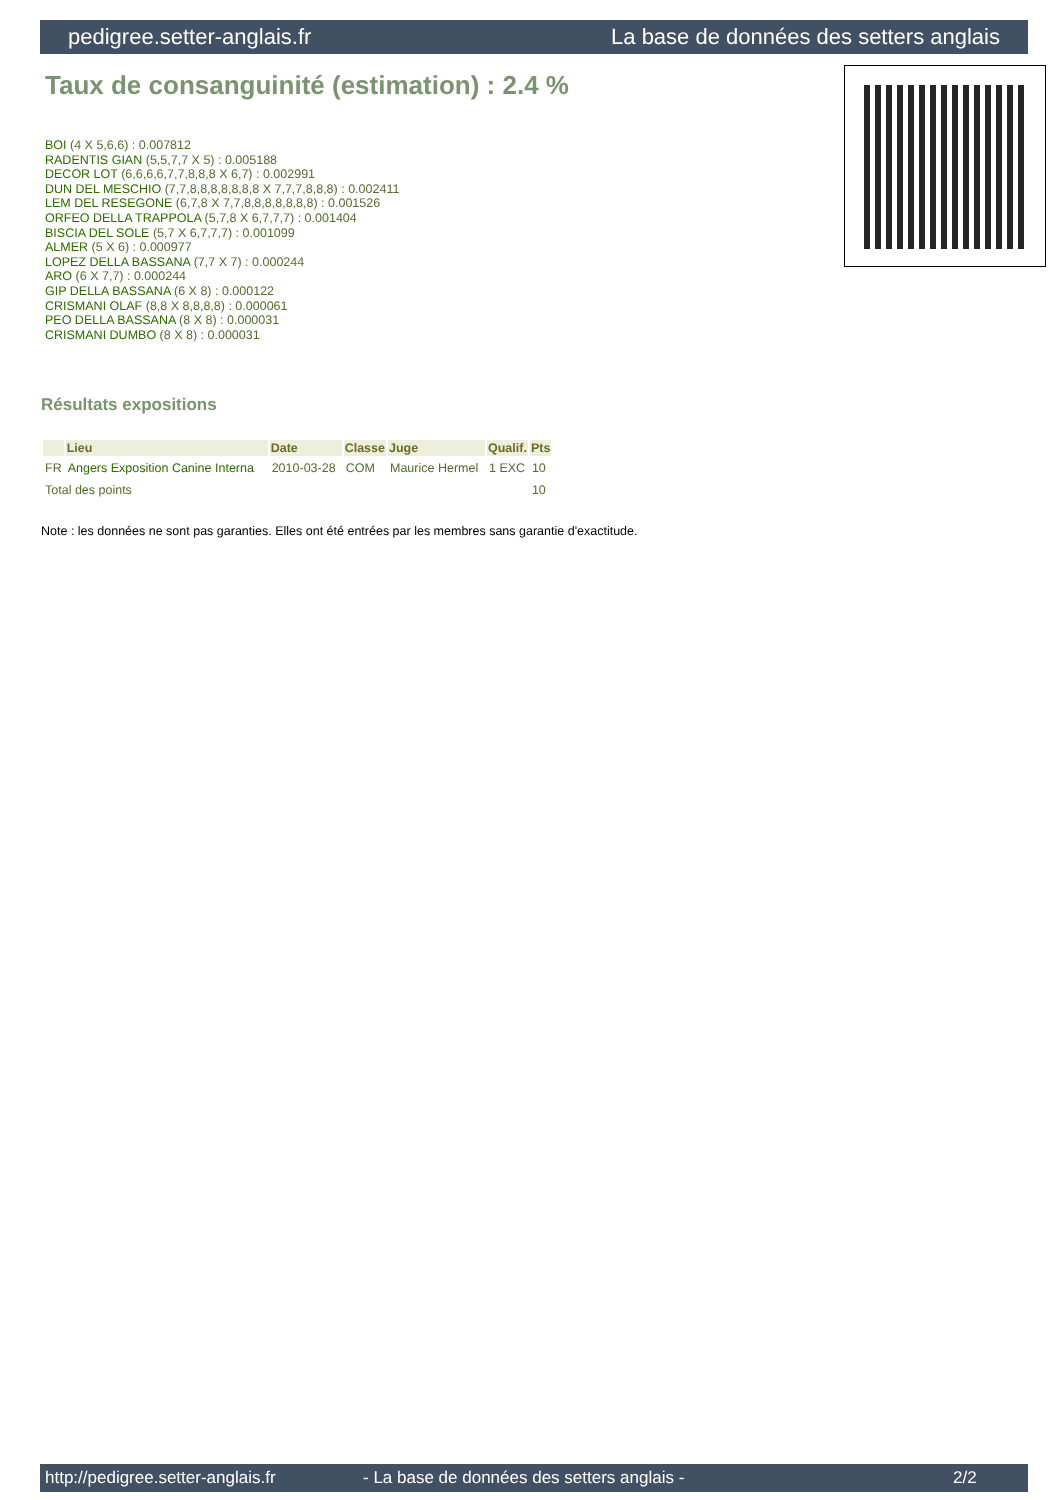pedigree.setter-anglais.fr La base de données des setters anglais
Taux de consanguinité (estimation) : 2.4 %
BOI (4 X 5,6,6) : 0.007812
RADENTIS GIAN (5,5,7,7 X 5) : 0.005188
DECOR LOT (6,6,6,6,7,7,8,8,8 X 6,7) : 0.002991
DUN DEL MESCHIO (7,7,8,8,8,8,8,8,8 X 7,7,7,8,8,8) : 0.002411
LEM DEL RESEGONE (6,7,8 X 7,7,8,8,8,8,8,8,8) : 0.001526
ORFEO DELLA TRAPPOLA (5,7,8 X 6,7,7,7) : 0.001404
BISCIA DEL SOLE (5,7 X 6,7,7,7) : 0.001099
ALMER (5 X 6) : 0.000977
LOPEZ DELLA BASSANA (7,7 X 7) : 0.000244
ARO (6 X 7,7) : 0.000244
GIP DELLA BASSANA (6 X 8) : 0.000122
CRISMANI OLAF (8,8 X 8,8,8,8) : 0.000061
PEO DELLA BASSANA (8 X 8) : 0.000031
CRISMANI DUMBO (8 X 8) : 0.000031
Résultats expositions
| | Lieu | Date | Classe | Juge | Qualif. | Pts |
| --- | --- | --- | --- | --- | --- | --- |
| FR | Angers Exposition Canine Interna | 2010-03-28 | COM | Maurice Hermel | 1 EXC | 10 |
| Total des points | | | | | | 10 |
Note : les données ne sont pas garanties. Elles ont été entrées par les membres sans garantie d'exactitude.
http://pedigree.setter-anglais.fr - La base de données des setters anglais - 2/2